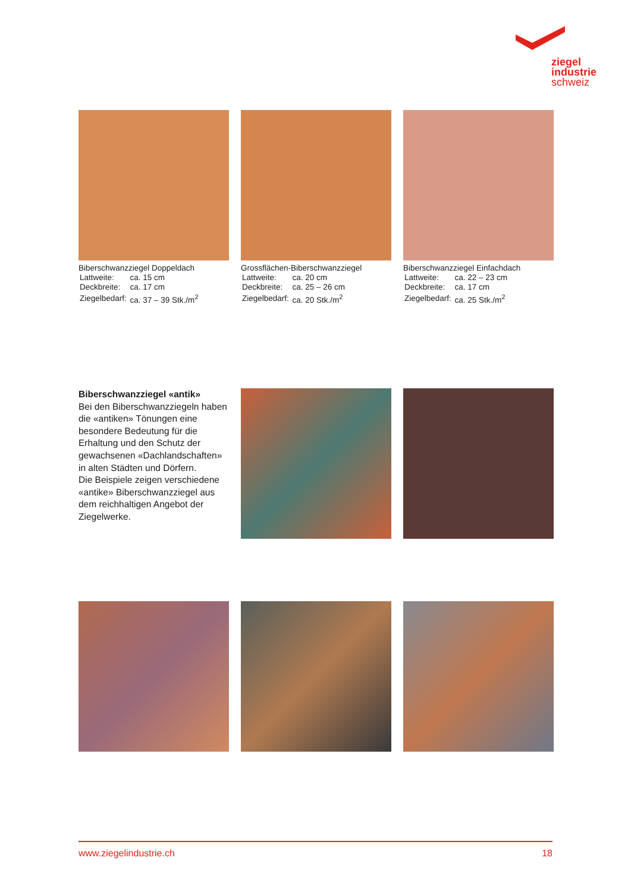ziegel
industrie
schweiz
Biberschwanzziegel Doppeldach
| Lattweite: | ca. 15 cm |
| Deckbreite: | ca. 17 cm |
| Ziegelbedarf: | ca. 37 – 39 Stk./m<sup>2</sup> |
Grossflächen-Biberschwanzziegel
| Lattweite: | ca. 20 cm |
| Deckbreite: | ca. 25 – 26 cm |
| Ziegelbedarf: | ca. 20 Stk./m<sup>2</sup> |
Biberschwanzziegel Einfachdach
| Lattweite: | ca. 22 – 23 cm |
| Deckbreite: | ca. 17 cm |
| Ziegelbedarf: | ca. 25 Stk./m<sup>2</sup> |
Biberschwanzziegel «antik»
Bei den Biberschwanzziegeln haben die «antiken» Tönungen eine besondere Bedeutung für die Erhaltung und den Schutz der gewachsenen «Dachlandschaften» in alten Städten und Dörfern.
Die Beispiele zeigen verschiedene «antike» Biberschwanzziegel aus dem reichhaltigen Angebot der Ziegelwerke.
www.ziegelindustrie.ch 18